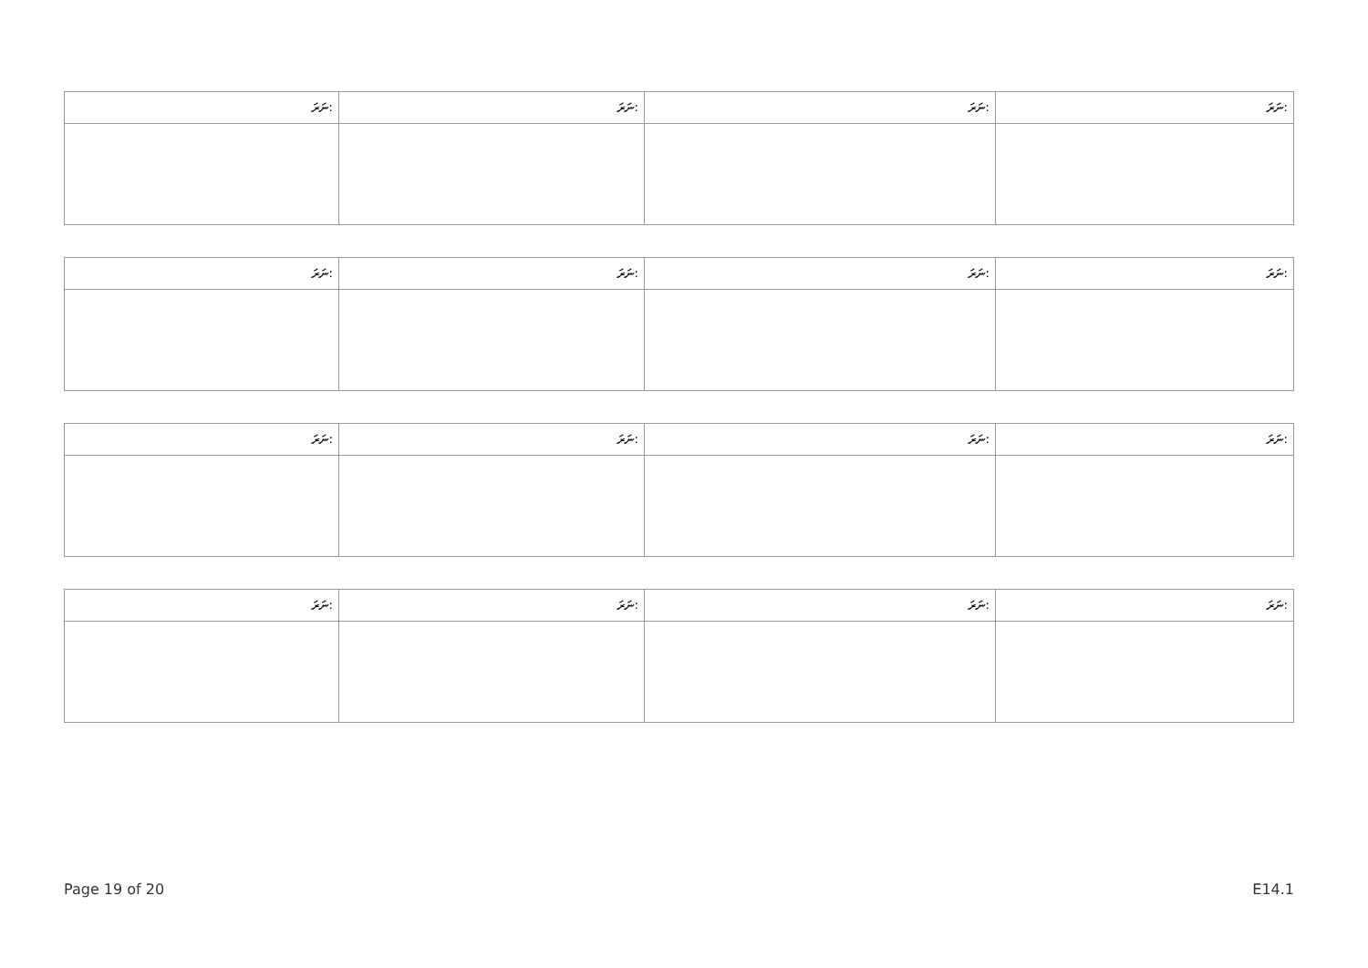| ނަރަ: | ނަރަ: | ނަރަ: | ނަރަ: |
| --- | --- | --- | --- |
| ނަރަ: | ނަރަ: | ނަރަ: | ނަރަ: |
| --- | --- | --- | --- |
| ނަރަ: | ނަރަ: | ނަރަ: | ނަރަ: |
| --- | --- | --- | --- |
| ނަރަ: | ނަރަ: | ނަރަ: | ނަރަ: |
| --- | --- | --- | --- |
Page 19 of 20 E14.1